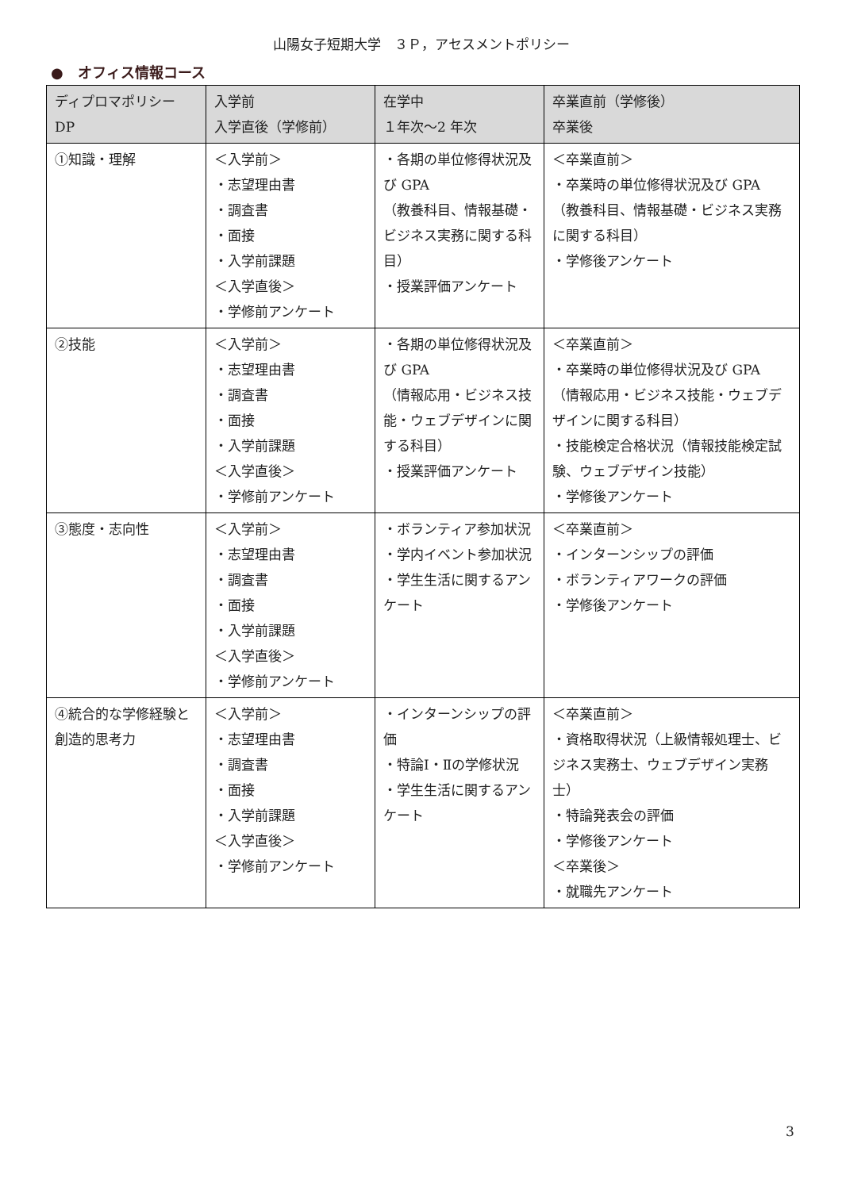山陽女子短期大学　３Ｐ，アセスメントポリシー
●　オフィス情報コース
| ディプロマポリシー DP | 入学前 入学直後（学修前） | 在学中 １年次～2 年次 | 卒業直前（学修後） 卒業後 |
| --- | --- | --- | --- |
| ①知識・理解 | ＜入学前＞ ・志望理由書 ・調査書 ・面接 ・入学前課題 ＜入学直後＞ ・学修前アンケート | ・各期の単位修得状況及び GPA （教養科目、情報基礎・ビジネス実務に関する科目） ・授業評価アンケート | ＜卒業直前＞ ・卒業時の単位修得状況及び GPA （教養科目、情報基礎・ビジネス実務に関する科目） ・学修後アンケート |
| ②技能 | ＜入学前＞ ・志望理由書 ・調査書 ・面接 ・入学前課題 ＜入学直後＞ ・学修前アンケート | ・各期の単位修得状況及び GPA （情報応用・ビジネス技能・ウェブデザインに関する科目） ・授業評価アンケート | ＜卒業直前＞ ・卒業時の単位修得状況及び GPA （情報応用・ビジネス技能・ウェブデザインに関する科目） ・技能検定合格状況（情報技能検定試験、ウェブデザイン技能） ・学修後アンケート |
| ③態度・志向性 | ＜入学前＞ ・志望理由書 ・調査書 ・面接 ・入学前課題 ＜入学直後＞ ・学修前アンケート | ・ボランティア参加状況 ・学内イベント参加状況 ・学生生活に関するアンケート | ＜卒業直前＞ ・インターンシップの評価 ・ボランティアワークの評価 ・学修後アンケート |
| ④統合的な学修経験と創造的思考力 | ＜入学前＞ ・志望理由書 ・調査書 ・面接 ・入学前課題 ＜入学直後＞ ・学修前アンケート | ・インターンシップの評価 ・特論Ⅰ・Ⅱの学修状況 ・学生生活に関するアンケート | ＜卒業直前＞ ・資格取得状況（上級情報処理士、ビジネス実務士、ウェブデザイン実務士） ・特論発表会の評価 ・学修後アンケート ＜卒業後＞ ・就職先アンケート |
3